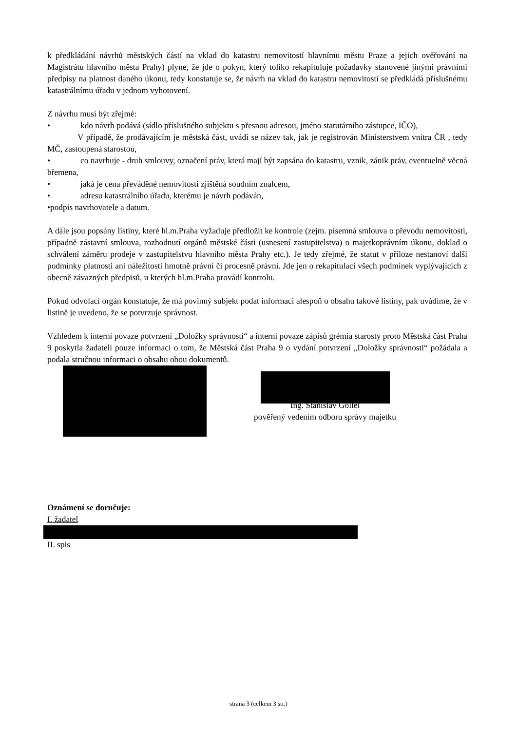k předkládání návrhů městských částí na vklad do katastru nemovitostí hlavnímu městu Praze a jejich ověřování na Magistrátu hlavního města Prahy) plyne, že jde o pokyn, který toliko rekapituluje požadavky stanovené jinými právními předpisy na platnost daného úkonu, tedy konstatuje se, že návrh na vklad do katastru nemovitostí se předkládá příslušnému katastrálnímu úřadu v jednom vyhotovení.
Z návrhu musí být zřejmé:
• kdo návrh podává (sídlo příslušného subjektu s přesnou adresou, jméno statutárního zástupce, IČO),
V případě, že prodávajícím je městská část, uvádí se název tak, jak je registrován Ministerstvem vnitra ČR , tedy MČ, zastoupená starostou,
• co navrhuje - druh smlouvy, označení práv, která mají být zapsána do katastru, vznik, zánik práv, eventuelně věcná břemena,
• jaká je cena převáděné nemovitosti zjištěná soudním znalcem,
• adresu katastrálního úřadu, kterému je návrh podáván,
• podpis navrhovatele a datum.
A dále jsou popsány listiny, které hl.m.Praha vyžaduje předložit ke kontrole (zejm. písemná smlouva o převodu nemovitosti, případně zástavní smlouva, rozhodnutí orgánů městské části (usnesení zastupitelstva) o majetkoprávním úkonu, doklad o schválení záměru prodeje v zastupitelstvu hlavního města Prahy etc.). Je tedy zřejmé, že statut v příloze nestanoví další podmínky platnosti ani náležitosti hmotně právní či procesně právní. Jde jen o rekapitulaci všech podmínek vyplývajících z obecně závazných předpisů, u kterých hl.m.Praha provádí kontrolu.
Pokud odvolací orgán konstatuje, že má povinný subjekt podat informaci alespoň o obsahu takové listiny, pak uvádíme, že v listině je uvedeno, že se potvrzuje správnost.
Vzhledem k interní povaze potvrzení „Doložky správnosti“ a interní povaze zápisů grémia starosty proto Městská část Praha 9 poskytla žadateli pouze informaci o tom, že Městská část Praha 9 o vydání potvrzení „Doložky správnosti“ požádala a podala stručnou informaci o obsahu obou dokumentů.
Ing. Stanislav Gollel
pověřený vedením odboru správy majetku
Oznámení se doručuje:
I. žadatel
II. spis
strana 3 (celkem 3 str.)